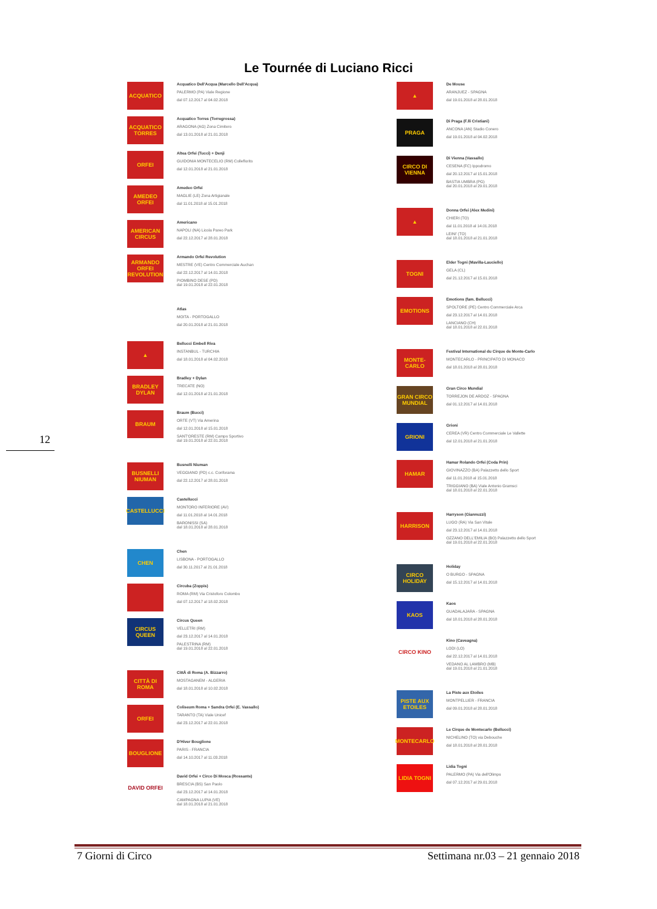Le Tournée di Luciano Ricci
ACQUATICO
Acquatico Dell'Acqua (Marcello Dell'Acqua)
PALERMO (PA) Viale Regione
dal 07.12.2017 al 04.02.2018
ACQUATICO TORRES
Acquatico Torres (Torregrossa)
ARAGONA (AG) Zona Cimitero
dal 13.01.2018 al 21.01.2018
ORFEI
Altea Orfei (Tucci) + Denji
GUIDONIA MONTECELIO (RM) Colleflorito
dal 12.01.2018 al 21.01.2018
AMEDEO ORFEI
Amedeo Orfei
MAGLIE (LE) Zona Artigianale
dal 11.01.2018 al 15.01.2018
AMERICAN CIRCUS
Americano
NAPOLI (NA) Licola Pareo Park
dal 22.12.2017 al 28.01.2018
ARMANDO ORFEI REVOLUTION
Armando Orfei Revolution
MESTRE (VE) Centro Commerciale Auchan
dal 22.12.2017 al 14.01.2018
PIOMBINO DESE (PD)
dal 19.01.2018 al 22.01.2018
Atlas
MOITA - PORTOGALLO
dal 20.01.2018 al 21.01.2018
▲
Bellucci Embell Riva
INSTANBUL - TURCHIA
dal 18.01.2018 al 04.02.2018
BRADLEY DYLAN
Bradley + Dylan
TRECATE (NO)
dal 12.01.2018 al 21.01.2018
BRAUM
Braum (Bucci)
ORTE (VT) Via Amerina
dal 12.01.2018 al 15.01.2018
SANT'ORESTE (RM) Campo Sportivo
dal 19.01.2018 al 22.01.2018
BUSNELLI NIUMAN
Busnelli Niuman
VEGGIANO (PD) c.c. Conforama
dal 22.12.2017 al 28.01.2018
CASTELLUCCI
Castellucci
MONTORO INFERIORE (AV)
dal 11.01.2018 al 14.01.2018
BARONISSI (SA)
dal 18.01.2018 al 28.01.2018
CHEN
Chen
LISBONA - PORTOGALLO
dal 30.11.2017 al 21.01.2018
Circuba (Zoppis)
ROMA (RM) Via Cristoforo Colombo
dal 07.12.2017 al 18.02.2018
CIRCUS QUEEN
Circus Queen
VELLETRI (RM)
dal 23.12.2017 al 14.01.2018
PALESTRINA (RM)
dal 19.01.2018 al 22.01.2018
CITTÀ DI ROMA
CittÀ di Roma (A. Bizzarro)
MOSTAGANEM - ALGERIA
dal 18.01.2018 al 10.02.2018
ORFEI
Coliseum Roma + Sandra Orfei (E. Vassallo)
TARANTO (TA) Viale Unicef
dal 23.12.2017 al 22.01.2018
BOUGLIONE
D'Hiver Bouglione
PARIS - FRANCIA
dal 14.10.2017 al 11.03.2018
DAVID ORFEI
David Orfei + Circo Di Mosca (Rossante)
BRESCIA (BS) San Paolo
dal 23.12.2017 al 14.01.2018
CAMPAGNA LUPIA (VE)
dal 18.01.2018 al 21.01.2018
▲
De Mouse
ARANJUEZ - SPAGNA
dal 19.01.2018 al 28.01.2018
PRAGA
Di Praga (F.lli Cristiani)
ANCONA (AN) Stadio Conero
dal 19.01.2018 al 04.02.2018
CIRCO DI VIENNA
Di Vienna (Vassallo)
CESENA (FC) Ippodromo
dal 20.12.2017 al 15.01.2018
BASTIA UMBRA (PG)
dal 20.01.2018 al 29.01.2018
▲
Donna Orfei (Alex Medini)
CHIERI (TO)
dal 11.01.2018 al 14.01.2018
LEINI' (TO)
dal 18.01.2018 al 21.01.2018
TOGNI
Elder Togni (Mavilla-Lauciello)
GELA (CL)
dal 21.12.2017 al 15.01.2018
EMOTIONS
Emotions (fam. Bellucci)
SPOLTORE (PE) Centro Commerciale Arca
dal 23.12.2017 al 14.01.2018
LANCIANO (CH)
dal 18.01.2018 al 22.01.2018
MONTE-CARLO
Festival International du Cirque de Monte-Carlo
MONTECARLO - PRINCIPATO DI MONACO
dal 18.01.2018 al 28.01.2018
GRAN CIRCO MUNDIAL
Gran Circo Mundial
TORREJON DE ARDOZ - SPAGNA
dal 01.12.2017 al 14.01.2018
GRIONI
Grioni
CEREA (VR) Centro Commerciale Le Vallette
dal 12.01.2018 al 21.01.2018
HAMAR
Hamar Rolando Orfei (Coda Prin)
GIOVINAZZO (BA) Palazzetto dello Sport
dal 11.01.2018 al 15.01.2018
TRIGGIANO (BA) Viale Antonio Gramsci
dal 18.01.2018 al 22.01.2018
HARRISON
Harryson (Giannuzzi)
LUGO (RA) Via San Vitale
dal 23.12.2017 al 14.01.2018
OZZANO DELL'EMILIA (BO) Palazzetto dello Sport
dal 19.01.2018 al 22.01.2018
CIRCO HOLIDAY
Holiday
O BURGO - SPAGNA
dal 15.12.2017 al 14.01.2018
KAOS
Kaos
GUADALAJARA - SPAGNA
dal 18.01.2018 al 28.01.2018
CIRCO KINO
Kino (Caveagna)
LODI (LO)
dal 22.12.2017 al 14.01.2018
VEDANO AL LAMBRO (MB)
dal 19.01.2018 al 21.01.2018
PISTE AUX ETOILES
La Piste aux Etoiles
MONTPELLIER - FRANCIA
dal 09.01.2018 al 28.01.2018
MONTECARLO
Le Cirque de Montecarlo (Bellucci)
NICHELINO (TO) via Debouche
dal 18.01.2018 al 28.01.2018
LIDIA TOGNI
Lidia Togni
PALERMO (PA) Via dell'Olimpo
dal 07.12.2017 al 29.01.2018
12
7 Giorni di Circo Settimana nr.03 – 21 gennaio 2018